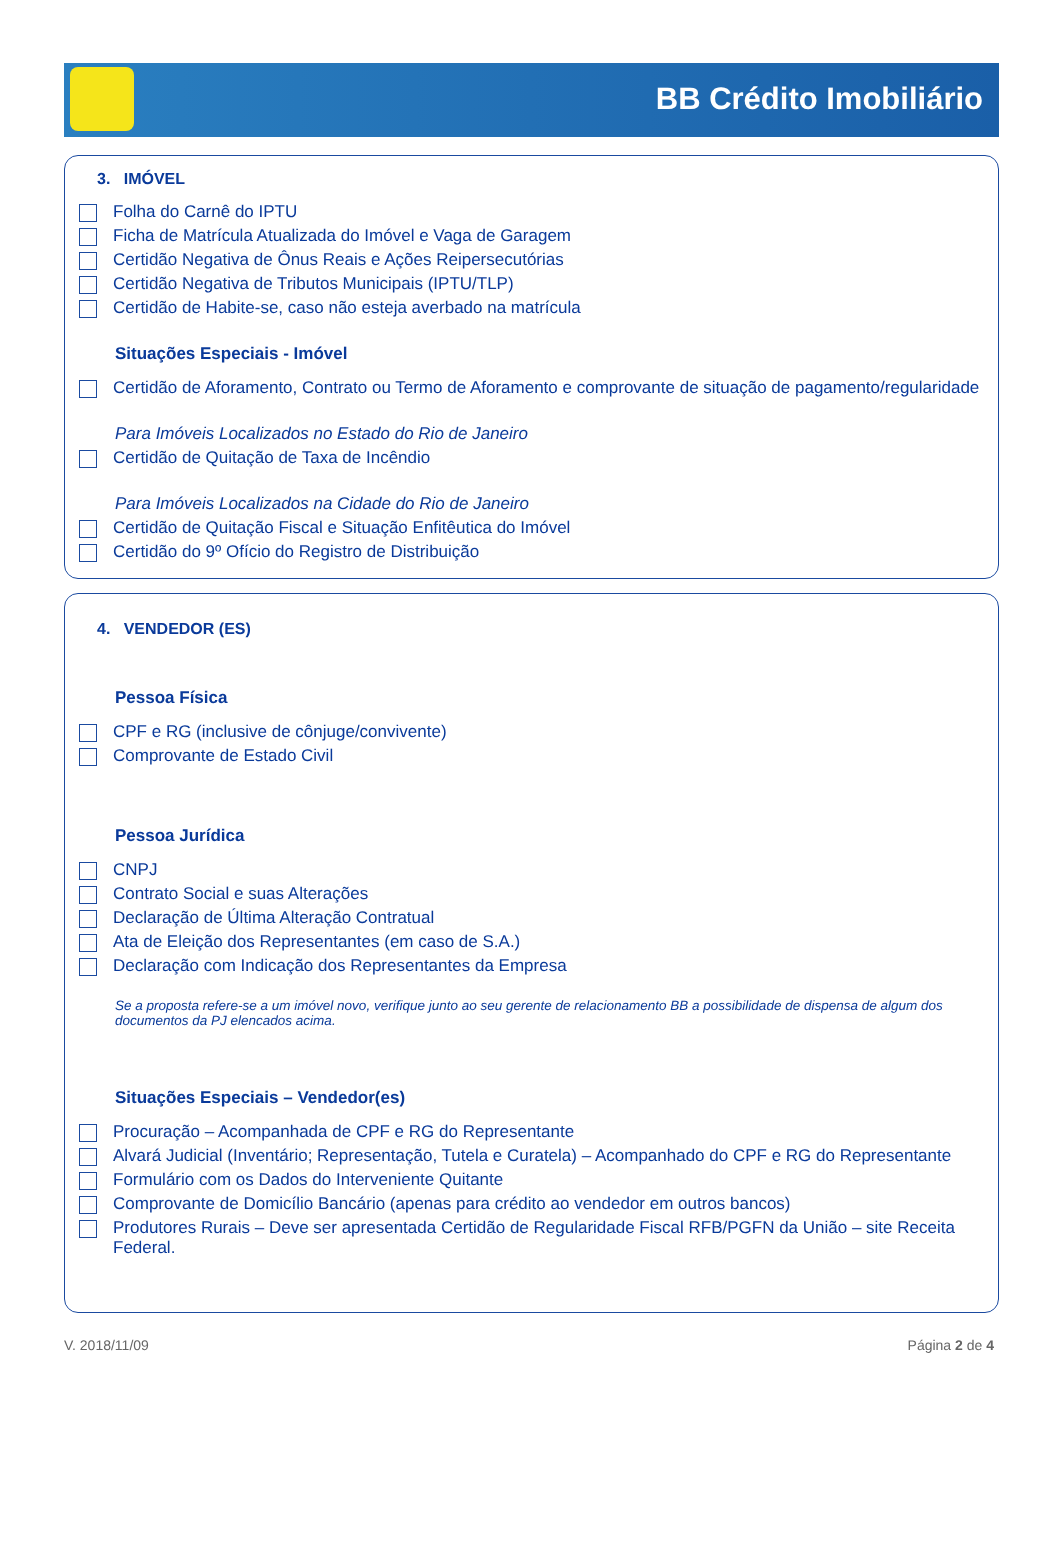BB Crédito Imobiliário
3. IMÓVEL
Folha do Carnê do IPTU
Ficha de Matrícula Atualizada do Imóvel e Vaga de Garagem
Certidão Negativa de Ônus Reais e Ações Reipersecutórias
Certidão Negativa de Tributos Municipais (IPTU/TLP)
Certidão de Habite-se, caso não esteja averbado na matrícula
Situações Especiais - Imóvel
Certidão de Aforamento, Contrato ou Termo de Aforamento e comprovante de situação de pagamento/regularidade
Para Imóveis Localizados no Estado do Rio de Janeiro
Certidão de Quitação de Taxa de Incêndio
Para Imóveis Localizados na Cidade do Rio de Janeiro
Certidão de Quitação Fiscal e Situação Enfitêutica do Imóvel
Certidão do 9º Ofício do Registro de Distribuição
4. VENDEDOR (ES)
Pessoa Física
CPF e RG (inclusive de cônjuge/convivente)
Comprovante de Estado Civil
Pessoa Jurídica
CNPJ
Contrato Social e suas Alterações
Declaração de Última Alteração Contratual
Ata de Eleição dos Representantes (em caso de S.A.)
Declaração com Indicação dos Representantes da Empresa
Se a proposta refere-se a um imóvel novo, verifique junto ao seu gerente de relacionamento BB a possibilidade de dispensa de algum dos documentos da PJ elencados acima.
Situações Especiais – Vendedor(es)
Procuração – Acompanhada de CPF e RG do Representante
Alvará Judicial (Inventário; Representação, Tutela e Curatela) – Acompanhado do CPF e RG do Representante
Formulário com os Dados do Interveniente Quitante
Comprovante de Domicílio Bancário (apenas para crédito ao vendedor em outros bancos)
Produtores Rurais – Deve ser apresentada Certidão de Regularidade Fiscal RFB/PGFN da União – site Receita Federal.
V. 2018/11/09 Página 2 de 4